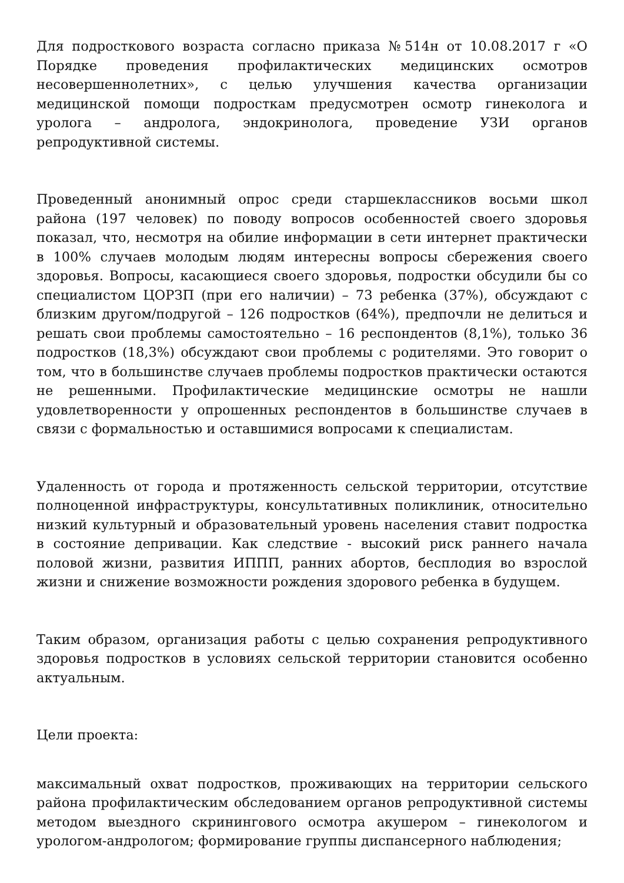Для подросткового возраста согласно приказа №514н от 10.08.2017 г «О Порядке проведения профилактических медицинских осмотров несовершеннолетних», с целью улучшения качества организации медицинской помощи подросткам предусмотрен осмотр гинеколога и уролога – андролога, эндокринолога, проведение УЗИ органов репродуктивной системы.
Проведенный анонимный опрос среди старшеклассников восьми школ района (197 человек) по поводу вопросов особенностей своего здоровья показал, что, несмотря на обилие информации в сети интернет практически в 100% случаев молодым людям интересны вопросы сбережения своего здоровья. Вопросы, касающиеся своего здоровья, подростки обсудили бы со специалистом ЦОРЗП (при его наличии) – 73 ребенка (37%), обсуждают с близким другом/подругой – 126 подростков (64%), предпочли не делиться и решать свои проблемы самостоятельно – 16 респондентов (8,1%), только 36 подростков (18,3%) обсуждают свои проблемы с родителями. Это говорит о том, что в большинстве случаев проблемы подростков практически остаются не решенными. Профилактические медицинские осмотры не нашли удовлетворенности у опрошенных респондентов в большинстве случаев в связи с формальностью и оставшимися вопросами к специалистам.
Удаленность от города и протяженность сельской территории, отсутствие полноценной инфраструктуры, консультативных поликлиник, относительно низкий культурный и образовательный уровень населения ставит подростка в состояние депривации. Как следствие - высокий риск раннего начала половой жизни, развития ИППП, ранних абортов, бесплодия во взрослой жизни и снижение возможности рождения здорового ребенка в будущем.
Таким образом, организация работы с целью сохранения репродуктивного здоровья подростков в условиях сельской территории становится особенно актуальным.
Цели проекта:
максимальный охват подростков, проживающих на территории сельского района профилактическим обследованием органов репродуктивной системы методом выездного скринингового осмотра акушером – гинекологом и урологом-андрологом; формирование группы диспансерного наблюдения;